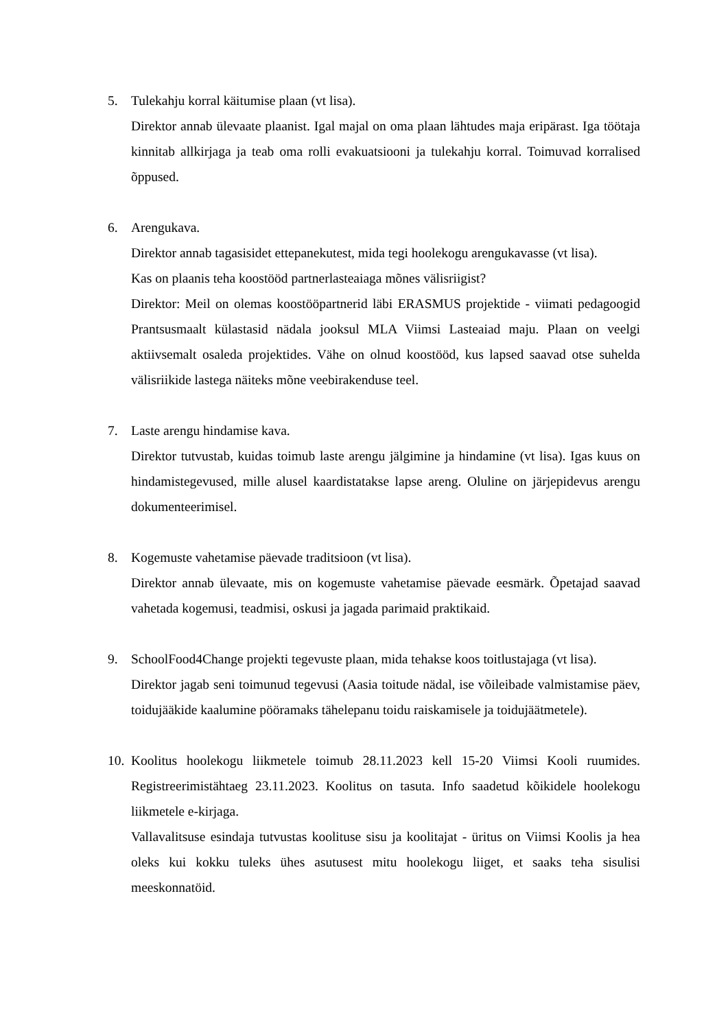5. Tulekahju korral käitumise plaan (vt lisa).
Direktor annab ülevaate plaanist. Igal majal on oma plaan lähtudes maja eripärast. Iga töötaja kinnitab allkirjaga ja teab oma rolli evakuatsiooni ja tulekahju korral. Toimuvad korralised õppused.
6. Arengukava.
Direktor annab tagasisidet ettepanekutest, mida tegi hoolekogu arengukavasse (vt lisa).
Kas on plaanis teha koostööd partnerlasteaiaga mõnes välisriigist?
Direktor: Meil on olemas koostööpartnerid läbi ERASMUS projektide - viimati pedagoogid Prantsusmaalt külastasid nädala jooksul MLA Viimsi Lasteaiad maju. Plaan on veelgi aktiivsemalt osaleda projektides. Vähe on olnud koostööd, kus lapsed saavad otse suhelda välisriikide lastega näiteks mõne veebirakenduse teel.
7. Laste arengu hindamise kava.
Direktor tutvustab, kuidas toimub laste arengu jälgimine ja hindamine (vt lisa). Igas kuus on hindamistegevused, mille alusel kaardistatakse lapse areng. Oluline on järjepidevus arengu dokumenteerimisel.
8. Kogemuste vahetamise päevade traditsioon (vt lisa).
Direktor annab ülevaate, mis on kogemuste vahetamise päevade eesmärk. Õpetajad saavad vahetada kogemusi, teadmisi, oskusi ja jagada parimaid praktikaid.
9. SchoolFood4Change projekti tegevuste plaan, mida tehakse koos toitlustajaga (vt lisa).
Direktor jagab seni toimunud tegevusi (Aasia toitude nädal, ise võileibade valmistamise päev, toidujääkide kaalumine pööramaks tähelepanu toidu raiskamisele ja toidujäätmetele).
10.
Koolitus hoolekogu liikmetele toimub 28.11.2023 kell 15-20 Viimsi Kooli ruumides. Registreerimistähtaeg 23.11.2023. Koolitus on tasuta. Info saadetud kõikidele hoolekogu liikmetele e-kirjaga.
Vallavalitsuse esindaja tutvustas koolituse sisu ja koolitajat - üritus on Viimsi Koolis ja hea oleks kui kokku tuleks ühes asutusest mitu hoolekogu liiget, et saaks teha sisulisi meeskonnatöid.